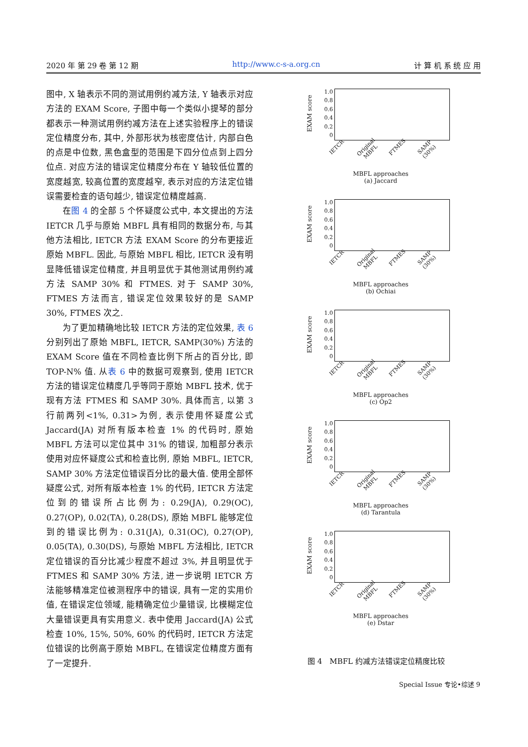2020 年 第 29 卷 第 12 期 http://www.c-s-a.org.cn 计 算 机 系 统 应 用
图中, X 轴表示不同的测试用例约减方法, Y 轴表示对应方法的 EXAM Score, 子图中每一个类似小提琴的部分都表示一种测试用例约减方法在上述实验程序上的错误定位精度分布, 其中, 外部形状为核密度估计, 内部白色的点是中位数, 黑色盒型的范围是下四分位点到上四分位点. 对应方法的错误定位精度分布在 Y 轴较低位置的宽度越宽, 较高位置的宽度越窄, 表示对应的方法定位错误需要检查的语句越少, 错误定位精度越高.
在图 4 的全部 5 个怀疑度公式中, 本文提出的方法 IETCR 几乎与原始 MBFL 具有相同的数据分布, 与其他方法相比, IETCR 方法 EXAM Score 的分布更接近原始 MBFL. 因此, 与原始 MBFL 相比, IETCR 没有明显降低错误定位精度, 并且明显优于其他测试用例约减方法 SAMP 30% 和 FTMES. 对于 SAMP 30%, FTMES 方法而言, 错误定位效果较好的是 SAMP 30%, FTMES 次之.
为了更加精确地比较 IETCR 方法的定位效果, 表 6 分别列出了原始 MBFL, IETCR, SAMP(30%) 方法的 EXAM Score 值在不同检查比例下所占的百分比, 即 TOP-N% 值. 从表 6 中的数据可观察到, 使用 IETCR 方法的错误定位精度几乎等同于原始 MBFL 技术, 优于现有方法 FTMES 和 SAMP 30%. 具体而言, 以第 3 行前两列<1%, 0.31>为例, 表示使用怀疑度公式 Jaccard(JA) 对所有版本检查 1% 的代码时, 原始 MBFL 方法可以定位其中 31% 的错误, 加粗部分表示使用对应怀疑度公式和检查比例, 原始 MBFL, IETCR, SAMP 30% 方法定位错误百分比的最大值. 使用全部怀疑度公式, 对所有版本检查 1% 的代码, IETCR 方法定位到的错误所占比例为: 0.29(JA), 0.29(OC), 0.27(OP), 0.02(TA), 0.28(DS), 原始 MBFL 能够定位到的错误比例为: 0.31(JA), 0.31(OC), 0.27(OP), 0.05(TA), 0.30(DS), 与原始 MBFL 方法相比, IETCR 定位错误的百分比减少程度不超过 3%, 并且明显优于 FTMES 和 SAMP 30% 方法, 进一步说明 IETCR 方法能够精准定位被测程序中的错误, 具有一定的实用价值, 在错误定位领域, 能精确定位少量错误, 比模糊定位大量错误更具有实用意义. 表中使用 Jaccard(JA) 公式检查 10%, 15%, 50%, 60% 的代码时, IETCR 方法定位错误的比例高于原始 MBFL, 在错误定位精度方面有了一定提升.
EXAM score
1.0
0.8
0.6
0.4
0.2
0
IETCR Original MBFL FTMES SAMP (30%)
MBFL approaches
(a) Jaccard
EXAM score
1.0
0.8
0.6
0.4
0.2
0
IETCR Original MBFL FTMES SAMP (30%)
MBFL approaches
(b) Ochiai
EXAM score
1.0
0.8
0.6
0.4
0.2
0
IETCR Original MBFL FTMES SAMP (30%)
MBFL approaches
(c) Op2
EXAM score
1.0
0.8
0.6
0.4
0.2
0
IETCR Original MBFL FTMES SAMP (30%)
MBFL approaches
(d) Tarantula
EXAM score
1.0
0.8
0.6
0.4
0.2
0
IETCR Original MBFL FTMES SAMP (30%)
MBFL approaches
(e) Dstar
图 4　MBFL 约减方法错误定位精度比较
Special Issue 专论•综述 9